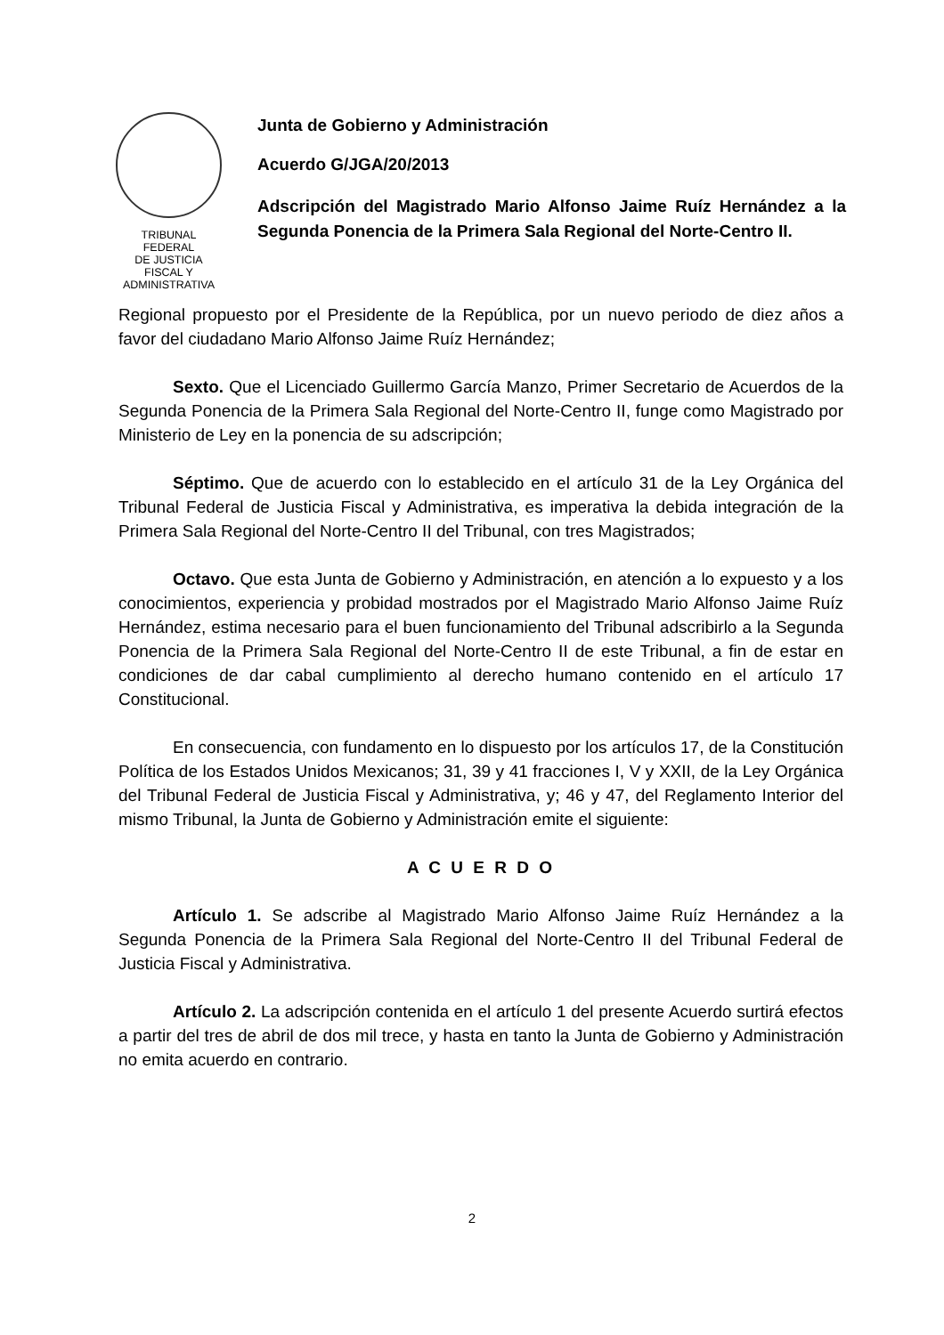TRIBUNAL FEDERAL
DE JUSTICIA
FISCAL Y ADMINISTRATIVA
Junta de Gobierno y Administración
Acuerdo G/JGA/20/2013
Adscripción del Magistrado Mario Alfonso Jaime Ruíz Hernández a la Segunda Ponencia de la Primera Sala Regional del Norte-Centro II.
Regional propuesto por el Presidente de la República, por un nuevo periodo de diez años a favor del ciudadano Mario Alfonso Jaime Ruíz Hernández;
Sexto. Que el Licenciado Guillermo García Manzo, Primer Secretario de Acuerdos de la Segunda Ponencia de la Primera Sala Regional del Norte-Centro II, funge como Magistrado por Ministerio de Ley en la ponencia de su adscripción;
Séptimo. Que de acuerdo con lo establecido en el artículo 31 de la Ley Orgánica del Tribunal Federal de Justicia Fiscal y Administrativa, es imperativa la debida integración de la Primera Sala Regional del Norte-Centro II del Tribunal, con tres Magistrados;
Octavo. Que esta Junta de Gobierno y Administración, en atención a lo expuesto y a los conocimientos, experiencia y probidad mostrados por el Magistrado Mario Alfonso Jaime Ruíz Hernández, estima necesario para el buen funcionamiento del Tribunal adscribirlo a la Segunda Ponencia de la Primera Sala Regional del Norte-Centro II de este Tribunal, a fin de estar en condiciones de dar cabal cumplimiento al derecho humano contenido en el artículo 17 Constitucional.
En consecuencia, con fundamento en lo dispuesto por los artículos 17, de la Constitución Política de los Estados Unidos Mexicanos; 31, 39 y 41 fracciones I, V y XXII, de la Ley Orgánica del Tribunal Federal de Justicia Fiscal y Administrativa, y; 46 y 47, del Reglamento Interior del mismo Tribunal, la Junta de Gobierno y Administración emite el siguiente:
A C U E R D O
Artículo 1. Se adscribe al Magistrado Mario Alfonso Jaime Ruíz Hernández a la Segunda Ponencia de la Primera Sala Regional del Norte-Centro II del Tribunal Federal de Justicia Fiscal y Administrativa.
Artículo 2. La adscripción contenida en el artículo 1 del presente Acuerdo surtirá efectos a partir del tres de abril de dos mil trece, y hasta en tanto la Junta de Gobierno y Administración no emita acuerdo en contrario.
2